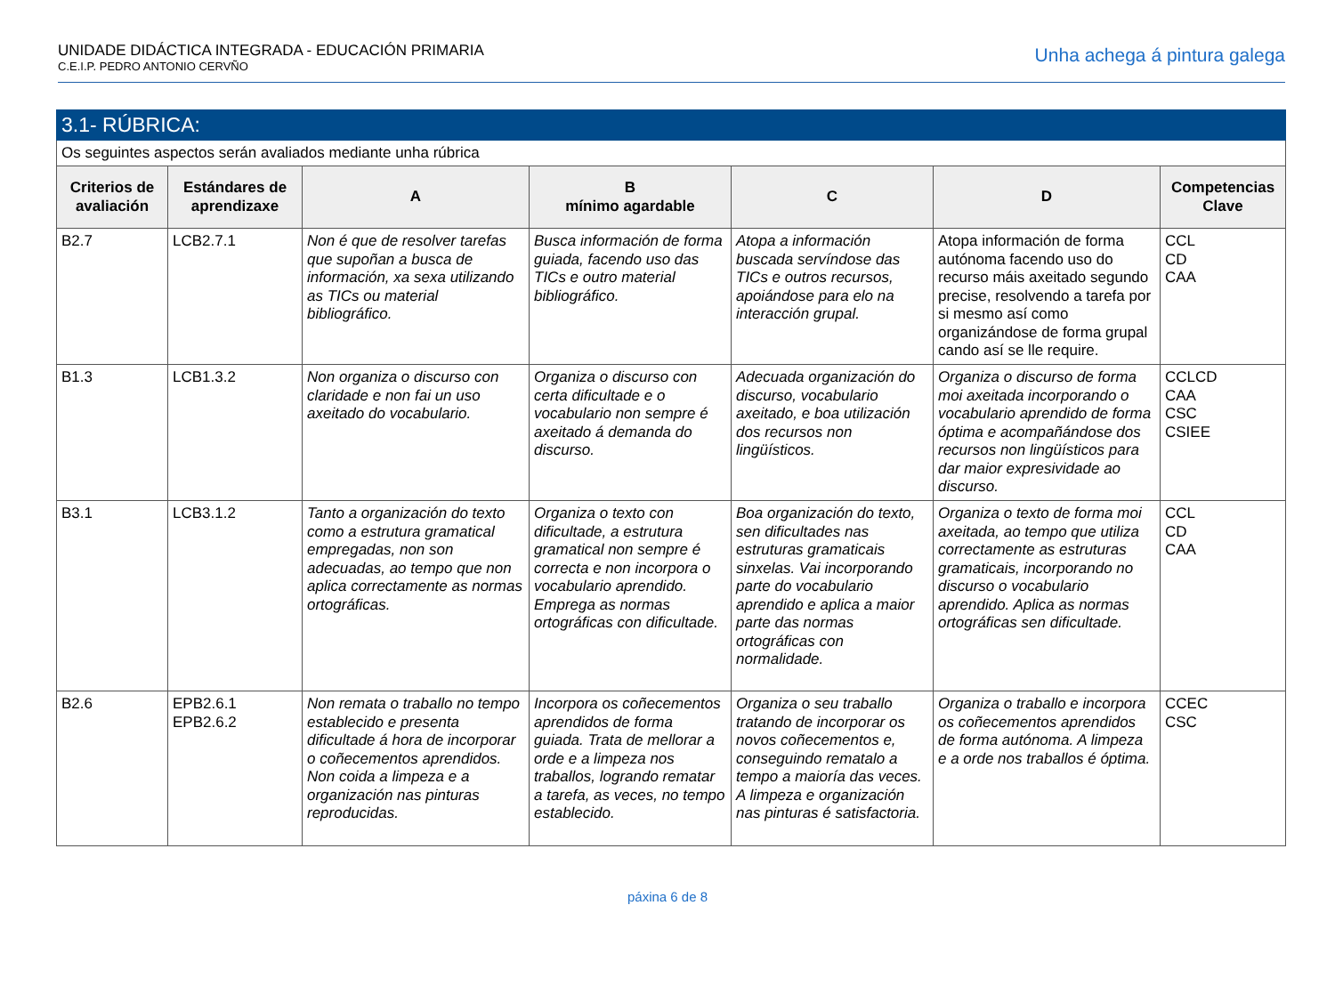UNIDADE DIDÁCTICA INTEGRADA - EDUCACIÓN PRIMARIA
C.E.I.P. PEDRO ANTONIO CERVÑO
Unha achega á pintura galega
| 3.1- RÚBRICA: | | | | | | |
| Os seguintes aspectos serán avaliados mediante unha rúbrica | | | | | | |
| Criterios de avaliación | Estándares de aprendizaxe | A | B mínimo agardable | C | D | Competencias Clave |
| B2.7 | LCB2.7.1 | Non é que de resolver tarefas que supoñan a busca de información, xa sexa utilizando as TICs ou material bibliográfico. | Busca información de forma guiada, facendo uso das TICs e outro material bibliográfico. | Atopa a información buscada servíndose das TICs e outros recursos, apoiándose para elo na interacción grupal. | Atopa información de forma autónoma facendo uso do recurso máis axeitado segundo precise, resolvendo a tarefa por si mesmo así como organizándose de forma grupal cando así se lle require. | CCL CD CAA |
| B1.3 | LCB1.3.2 | Non organiza o discurso con claridade e non fai un uso axeitado do vocabulario. | Organiza o discurso con certa dificultade e o vocabulario non sempre é axeitado á demanda do discurso. | Adecuada organización do discurso, vocabulario axeitado, e boa utilización dos recursos non lingüísticos. | Organiza o discurso de forma moi axeitada incorporando o vocabulario aprendido de forma óptima e acompañándose dos recursos non lingüísticos para dar maior expresividade ao discurso. | CCLCD CAA CSC CSIEE |
| B3.1 | LCB3.1.2 | Tanto a organización do texto como a estrutura gramatical empregadas, non son adecuadas, ao tempo que non aplica correctamente as normas ortográficas. | Organiza o texto con dificultade, a estrutura gramatical non sempre é correcta e non incorpora o vocabulario aprendido. Emprega as normas ortográficas con dificultade. | Boa organización do texto, sen dificultades nas estruturas gramaticais sinxelas. Vai incorporando parte do vocabulario aprendido e aplica a maior parte das normas ortográficas con normalidade. | Organiza o texto de forma moi axeitada, ao tempo que utiliza correctamente as estruturas gramaticais, incorporando no discurso o vocabulario aprendido. Aplica as normas ortográficas sen dificultade. | CCL CD CAA |
| B2.6 | EPB2.6.1 EPB2.6.2 | Non remata o traballo no tempo establecido e presenta dificultade á hora de incorporar o coñecementos aprendidos. Non coida a limpeza e a organización nas pinturas reproducidas. | Incorpora os coñecementos aprendidos de forma guiada. Trata de mellorar a orde e a limpeza nos traballos, logrando rematar a tarefa, as veces, no tempo establecido. | Organiza o seu traballo tratando de incorporar os novos coñecementos e, conseguindo rematalo a tempo a maioría das veces. A limpeza e organización nas pinturas é satisfactoria. | Organiza o traballo e incorpora os coñecementos aprendidos de forma autónoma. A limpeza e a orde nos traballos é óptima. | CCEC CSC |
páxina 6 de 8